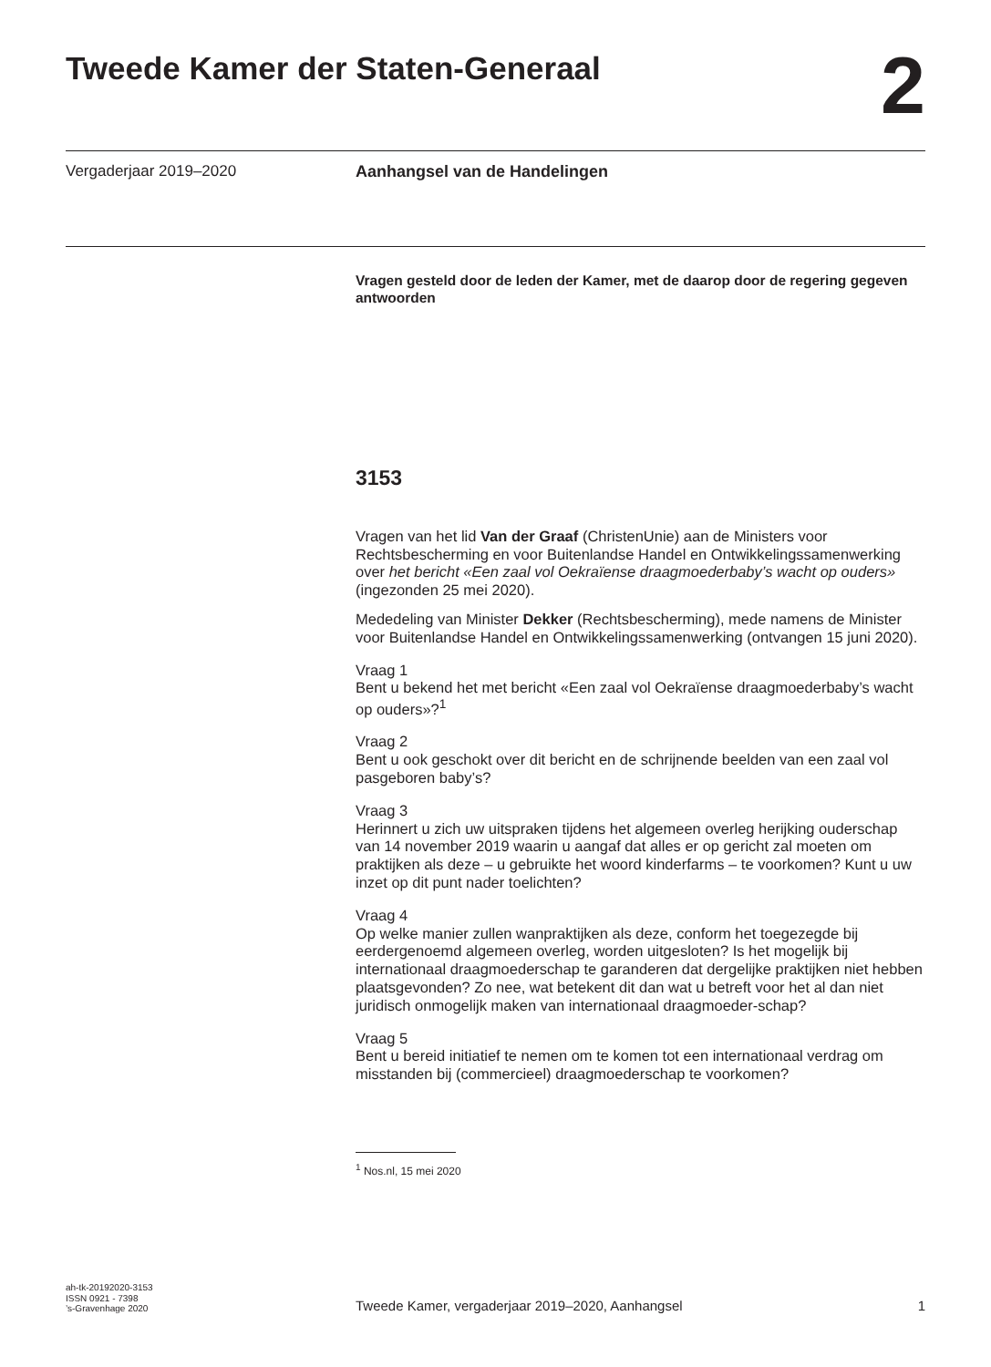Tweede Kamer der Staten-Generaal
2
Vergaderjaar 2019–2020
Aanhangsel van de Handelingen
Vragen gesteld door de leden der Kamer, met de daarop door de regering gegeven antwoorden
3153
Vragen van het lid Van der Graaf (ChristenUnie) aan de Ministers voor Rechtsbescherming en voor Buitenlandse Handel en Ontwikkelingssamenwerking over het bericht «Een zaal vol Oekraïense draagmoederbaby’s wacht op ouders» (ingezonden 25 mei 2020).
Mededeling van Minister Dekker (Rechtsbescherming), mede namens de Minister voor Buitenlandse Handel en Ontwikkelingssamenwerking (ontvangen 15 juni 2020).
Vraag 1
Bent u bekend het met bericht «Een zaal vol Oekraïense draagmoederbaby’s wacht op ouders»?<sup>1</sup>
Vraag 2
Bent u ook geschokt over dit bericht en de schrijnende beelden van een zaal vol pasgeboren baby’s?
Vraag 3
Herinnert u zich uw uitspraken tijdens het algemeen overleg herijking ouderschap van 14 november 2019 waarin u aangaf dat alles er op gericht zal moeten om praktijken als deze – u gebruikte het woord kinderfarms – te voorkomen? Kunt u uw inzet op dit punt nader toelichten?
Vraag 4
Op welke manier zullen wanpraktijken als deze, conform het toegezegde bij eerdergenoemd algemeen overleg, worden uitgesloten? Is het mogelijk bij internationaal draagmoederschap te garanderen dat dergelijke praktijken niet hebben plaatsgevonden? Zo nee, wat betekent dit dan wat u betreft voor het al dan niet juridisch onmogelijk maken van internationaal draagmoeder-schap?
Vraag 5
Bent u bereid initiatief te nemen om te komen tot een internationaal verdrag om misstanden bij (commercieel) draagmoederschap te voorkomen?
<sup>1</sup> Nos.nl, 15 mei 2020
ah-tk-20192020-3153
ISSN 0921 - 7398
’s-Gravenhage 2020
Tweede Kamer, vergaderjaar 2019–2020, Aanhangsel 1